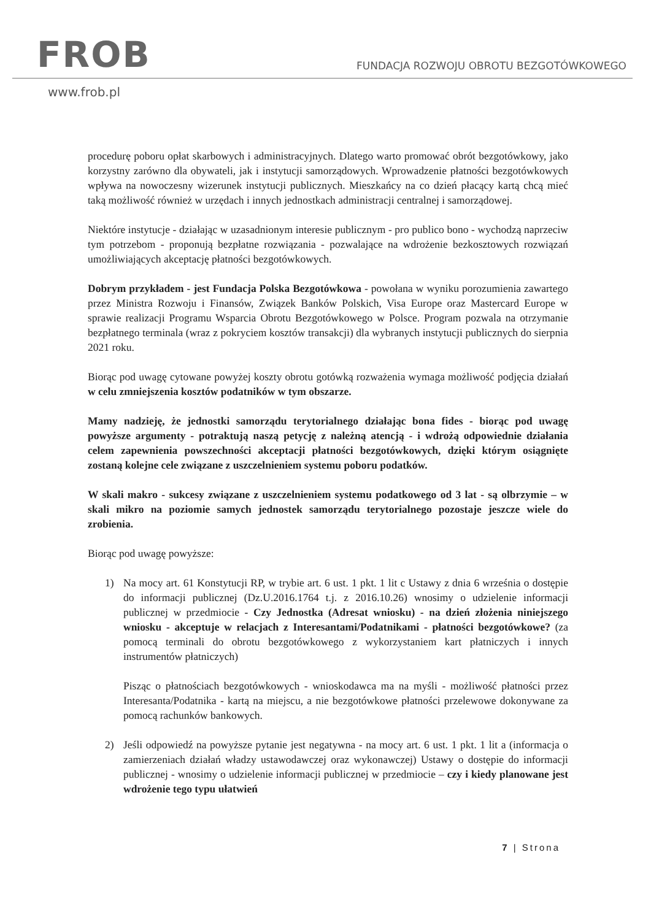FROB
FUNDACJA ROZWOJU OBROTU BEZGOTÓWKOWEGO
www.frob.pl
procedurę poboru opłat skarbowych i administracyjnych. Dlatego warto promować obrót bezgotówkowy, jako korzystny zarówno dla obywateli, jak i instytucji samorządowych. Wprowadzenie płatności bezgotówkowych wpływa na nowoczesny wizerunek instytucji publicznych. Mieszkańcy na co dzień płacący kartą chcą mieć taką możliwość również w urzędach i innych jednostkach administracji centralnej i samorządowej.
Niektóre instytucje - działając w uzasadnionym interesie publicznym - pro publico bono - wychodzą naprzeciw tym potrzebom - proponują bezpłatne rozwiązania - pozwalające na wdrożenie bezkosztowych rozwiązań umożliwiających akceptację płatności bezgotówkowych.
Dobrym przykładem - jest Fundacja Polska Bezgotówkowa - powołana w wyniku porozumienia zawartego przez Ministra Rozwoju i Finansów, Związek Banków Polskich, Visa Europe oraz Mastercard Europe w sprawie realizacji Programu Wsparcia Obrotu Bezgotówkowego w Polsce. Program pozwala na otrzymanie bezpłatnego terminala (wraz z pokryciem kosztów transakcji) dla wybranych instytucji publicznych do sierpnia 2021 roku.
Biorąc pod uwagę cytowane powyżej koszty obrotu gotówką rozważenia wymaga możliwość podjęcia działań w celu zmniejszenia kosztów podatników w tym obszarze.
Mamy nadzieję, że jednostki samorządu terytorialnego działając bona fides - biorąc pod uwagę powyższe argumenty - potraktują naszą petycję z należną atencją - i wdrożą odpowiednie działania celem zapewnienia powszechności akceptacji płatności bezgotówkowych, dzięki którym osiągnięte zostaną kolejne cele związane z uszczelnieniem systemu poboru podatków.
W skali makro - sukcesy związane z uszczelnieniem systemu podatkowego od 3 lat - są olbrzymie – w skali mikro na poziomie samych jednostek samorządu terytorialnego pozostaje jeszcze wiele do zrobienia.
Biorąc pod uwagę powyższe:
1) Na mocy art. 61 Konstytucji RP, w trybie art. 6 ust. 1 pkt. 1 lit c Ustawy z dnia 6 września o dostępie do informacji publicznej (Dz.U.2016.1764 t.j. z 2016.10.26) wnosimy o udzielenie informacji publicznej w przedmiocie - Czy Jednostka (Adresat wniosku) - na dzień złożenia niniejszego wniosku - akceptuje w relacjach z Interesantami/Podatnikami - płatności bezgotówkowe? (za pomocą terminali do obrotu bezgotówkowego z wykorzystaniem kart płatniczych i innych instrumentów płatniczych)
Pisząc o płatnościach bezgotówkowych - wnioskodawca ma na myśli - możliwość płatności przez Interesanta/Podatnika - kartą na miejscu, a nie bezgotówkowe płatności przelewowe dokonywane za pomocą rachunków bankowych.
2) Jeśli odpowiedź na powyższe pytanie jest negatywna - na mocy art. 6 ust. 1 pkt. 1 lit a (informacja o zamierzeniach działań władzy ustawodawczej oraz wykonawczej) Ustawy o dostępie do informacji publicznej - wnosimy o udzielenie informacji publicznej w przedmiocie – czy i kiedy planowane jest wdrożenie tego typu ułatwień
7 | Strona